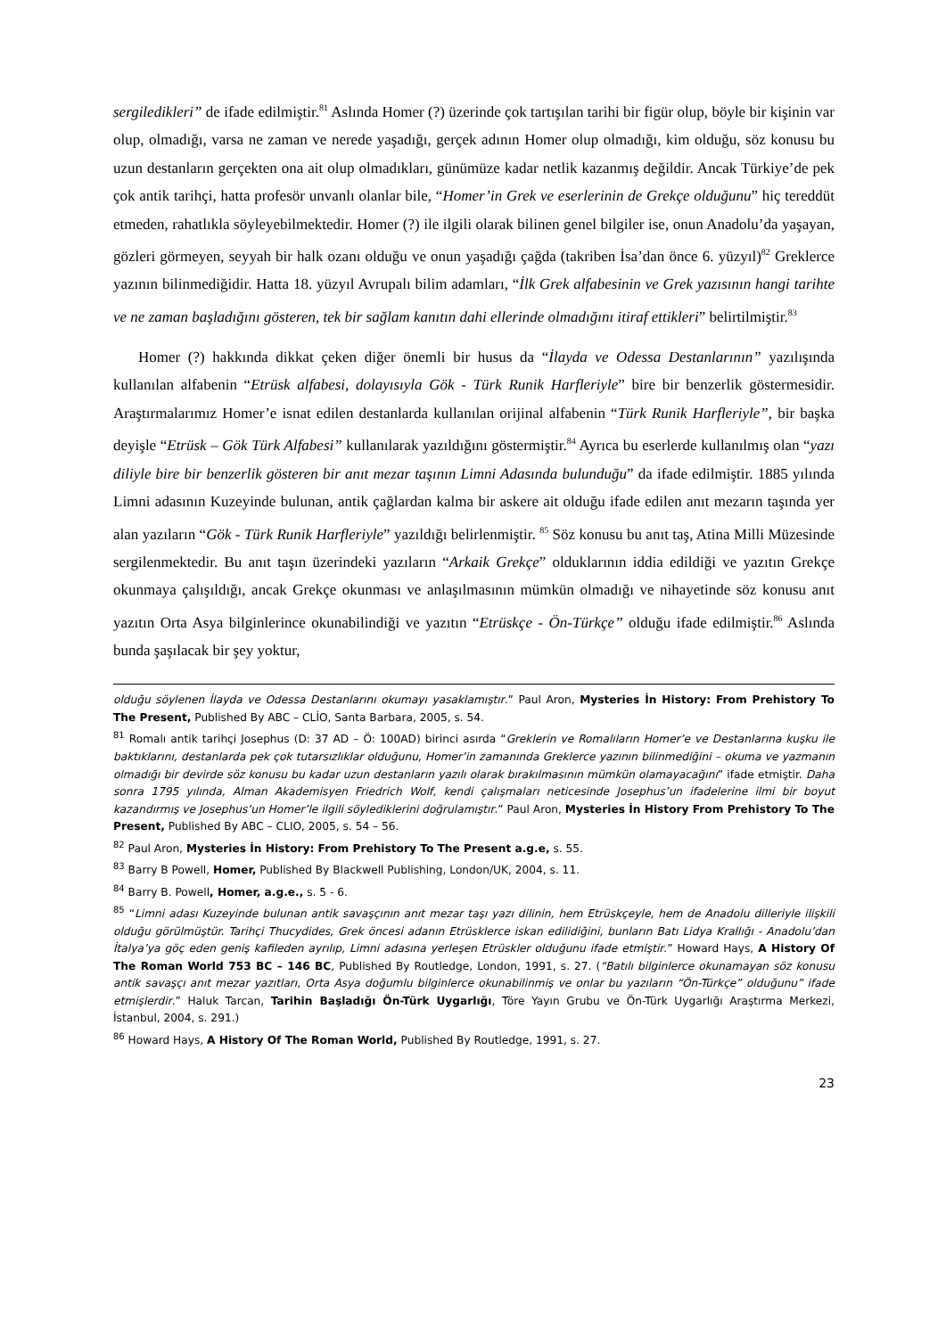sergiledikleri” de ifade edilmiştir.<sup>81</sup> Aslında Homer (?) üzerinde çok tartışılan tarihi bir figür olup, böyle bir kişinin var olup, olmadığı, varsa ne zaman ve nerede yaşadığı, gerçek adının Homer olup olmadığı, kim olduğu, söz konusu bu uzun destanların gerçekten ona ait olup olmadıkları, günümüze kadar netlik kazanmış değildir. Ancak Türkiye’de pek çok antik tarihçi, hatta profesör unvanlı olanlar bile, “Homer’in Grek ve eserlerinin de Grekçe olduğunu” hiç tereddüt etmeden, rahatlıkla söyleyebilmektedir. Homer (?) ile ilgili olarak bilinen genel bilgiler ise, onun Anadolu’da yaşayan, gözleri görmeyen, seyyah bir halk ozanı olduğu ve onun yaşadığı çağda (takriben İsa’dan önce 6. yüzyıl)<sup>82</sup> Greklerce yazının bilinmediğidir. Hatta 18. yüzyıl Avrupalı bilim adamları, “İlk Grek alfabesinin ve Grek yazısının hangi tarihte ve ne zaman başladığını gösteren, tek bir sağlam kanıtın dahi ellerinde olmadığını itiraf ettikleri” belirtilmiştir.<sup>83</sup>
Homer (?) hakkında dikkat çeken diğer önemli bir husus da “İlayda ve Odessa Destanlarının” yazılışında kullanılan alfabenin “Etrüsk alfabesi, dolayısıyla Gök - Türk Runik Harfleriyle” bire bir benzerlik göstermesidir. Araştırmalarımız Homer’e isnat edilen destanlarda kullanılan orijinal alfabenin “Türk Runik Harfleriyle”, bir başka deyişle “Etrüsk – Gök Türk Alfabesi” kullanılarak yazıldığını göstermiştir.<sup>84</sup> Ayrıca bu eserlerde kullanılmış olan “yazı diliyle bire bir benzerlik gösteren bir anıt mezar taşının Limni Adasında bulunduğu” da ifade edilmiştir. 1885 yılında Limni adasının Kuzeyinde bulunan, antik çağlardan kalma bir askere ait olduğu ifade edilen anıt mezarın taşında yer alan yazıların “Gök - Türk Runik Harfleriyle” yazıldığı belirlenmiştir. <sup>85</sup> Söz konusu bu anıt taş, Atina Milli Müzesinde sergilenmektedir. Bu anıt taşın üzerindeki yazıların “Arkaik Grekçe” olduklarının iddia edildiği ve yazıtın Grekçe okunmaya çalışıldığı, ancak Grekçe okunması ve anlaşılmasının mümkün olmadığı ve nihayetinde söz konusu anıt yazıtın Orta Asya bilginlerince okunabilindiği ve yazıtın “Etrüskçe - Ön-Türkçe” olduğu ifade edilmiştir.<sup>86</sup> Aslında bunda şaşılacak bir şey yoktur,
olduğu söylenen İlayda ve Odessa Destanlarını okumayı yasaklamıştır.” Paul Aron, Mysteries İn History: From Prehistory To The Present, Published By ABC – CLİO, Santa Barbara, 2005, s. 54.
<sup>81</sup> Romalı antik tarihçi Josephus (D: 37 AD – Ö: 100AD) birinci asırda “Greklerin ve Romalıların Homer’e ve Destanlarına kuşku ile baktıklarını, destanlarda pek çok tutarsızlıklar olduğunu, Homer’in zamanında Greklerce yazının bilinmediğini – okuma ve yazmanın olmadığı bir devirde söz konusu bu kadar uzun destanların yazılı olarak bırakılmasının mümkün olamayacağını” ifade etmiştir. Daha sonra 1795 yılında, Alman Akademisyen Friedrich Wolf, kendi çalışmaları neticesinde Josephus’un ifadelerine ilmi bir boyut kazandırmış ve Josephus’un Homer’le ilgili söylediklerini doğrulamıştır.” Paul Aron, Mysteries İn History From Prehistory To The Present, Published By ABC – CLIO, 2005, s. 54 – 56.
<sup>82</sup> Paul Aron, Mysteries İn History: From Prehistory To The Present a.g.e, s. 55.
<sup>83</sup> Barry B Powell, Homer, Published By Blackwell Publishing, London/UK, 2004, s. 11.
<sup>84</sup> Barry B. Powell, Homer, a.g.e., s. 5 - 6.
<sup>85</sup> “Limni adası Kuzeyinde bulunan antik savaşçının anıt mezar taşı yazı dilinin, hem Etrüskçeyle, hem de Anadolu dilleriyle ilişkili olduğu görülmüştür. Tarihçi Thucydides, Grek öncesi adanın Etrüsklerce iskan edilidiğini, bunların Batı Lidya Krallığı - Anadolu’dan İtalya’ya göç eden geniş kafileden ayrılıp, Limni adasına yerleşen Etrüskler olduğunu ifade etmiştir.” Howard Hays, A History Of The Roman World 753 BC – 146 BC, Published By Routledge, London, 1991, s. 27. (“Batılı bilginlerce okunamayan söz konusu antik savaşçı anıt mezar yazıtları, Orta Asya doğumlu bilginlerce okunabilinmiş ve onlar bu yazıların “Ön-Türkçe” olduğunu” ifade etmişlerdir.” Haluk Tarcan, Tarihin Başladığı Ön-Türk Uygarlığı, Töre Yayın Grubu ve Ön-Türk Uygarlığı Araştırma Merkezi, İstanbul, 2004, s. 291.)
<sup>86</sup> Howard Hays, A History Of The Roman World, Published By Routledge, 1991, s. 27.
23